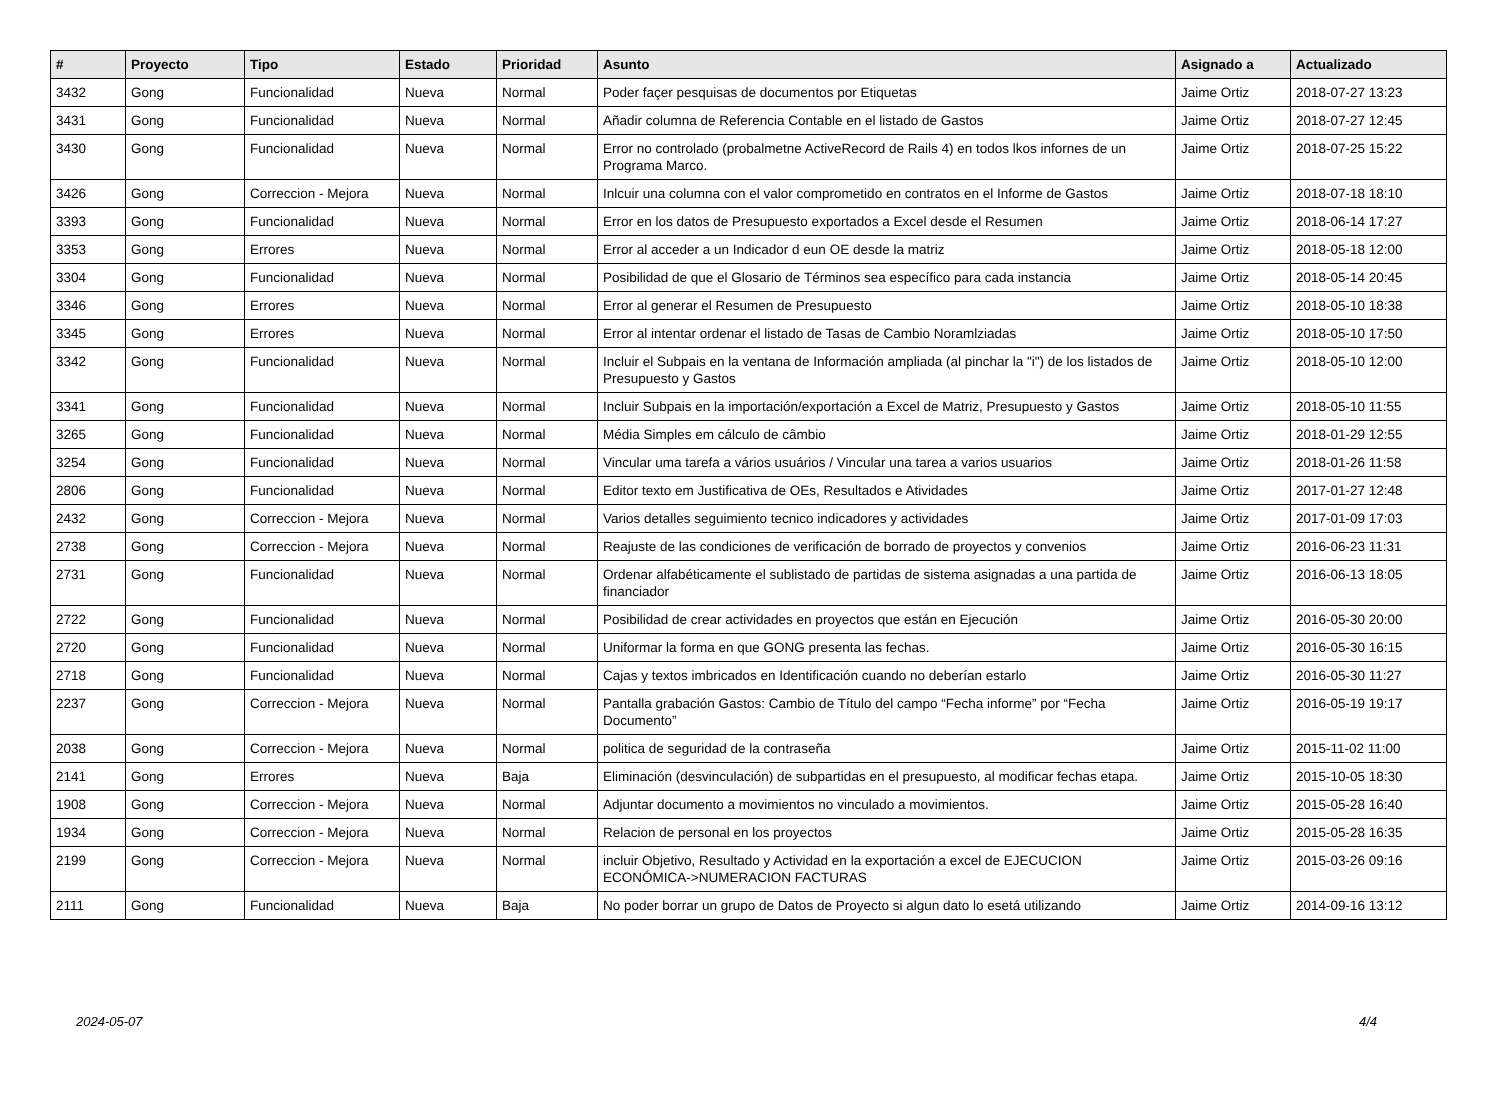| # | Proyecto | Tipo | Estado | Prioridad | Asunto | Asignado a | Actualizado |
| --- | --- | --- | --- | --- | --- | --- | --- |
| 3432 | Gong | Funcionalidad | Nueva | Normal | Poder façer pesquisas de documentos por Etiquetas | Jaime Ortiz | 2018-07-27 13:23 |
| 3431 | Gong | Funcionalidad | Nueva | Normal | Añadir columna de Referencia Contable en el listado de Gastos | Jaime Ortiz | 2018-07-27 12:45 |
| 3430 | Gong | Funcionalidad | Nueva | Normal | Error no controlado (probalmetne ActiveRecord de Rails 4) en todos lkos infornes de un Programa Marco. | Jaime Ortiz | 2018-07-25 15:22 |
| 3426 | Gong | Correccion - Mejora | Nueva | Normal | Inlcuir una columna con el valor comprometido en contratos en el Informe de Gastos | Jaime Ortiz | 2018-07-18 18:10 |
| 3393 | Gong | Funcionalidad | Nueva | Normal | Error en los datos de Presupuesto exportados a Excel desde el Resumen | Jaime Ortiz | 2018-06-14 17:27 |
| 3353 | Gong | Errores | Nueva | Normal | Error al acceder a un Indicador d eun OE desde la matriz | Jaime Ortiz | 2018-05-18 12:00 |
| 3304 | Gong | Funcionalidad | Nueva | Normal | Posibilidad de que el Glosario de Términos sea específico para cada instancia | Jaime Ortiz | 2018-05-14 20:45 |
| 3346 | Gong | Errores | Nueva | Normal | Error al generar el Resumen de Presupuesto | Jaime Ortiz | 2018-05-10 18:38 |
| 3345 | Gong | Errores | Nueva | Normal | Error al intentar ordenar el listado de Tasas de Cambio Noramlziadas | Jaime Ortiz | 2018-05-10 17:50 |
| 3342 | Gong | Funcionalidad | Nueva | Normal | Incluir el Subpais en la ventana de Información ampliada (al pinchar la "i") de los listados de Presupuesto y Gastos | Jaime Ortiz | 2018-05-10 12:00 |
| 3341 | Gong | Funcionalidad | Nueva | Normal | Incluir Subpais en la importación/exportación a Excel de Matriz, Presupuesto y Gastos | Jaime Ortiz | 2018-05-10 11:55 |
| 3265 | Gong | Funcionalidad | Nueva | Normal | Média Simples em cálculo de câmbio | Jaime Ortiz | 2018-01-29 12:55 |
| 3254 | Gong | Funcionalidad | Nueva | Normal | Vincular uma tarefa a vários usuários / Vincular una tarea a varios usuarios | Jaime Ortiz | 2018-01-26 11:58 |
| 2806 | Gong | Funcionalidad | Nueva | Normal | Editor texto em Justificativa de OEs, Resultados e Atividades | Jaime Ortiz | 2017-01-27 12:48 |
| 2432 | Gong | Correccion - Mejora | Nueva | Normal | Varios detalles seguimiento tecnico indicadores y actividades | Jaime Ortiz | 2017-01-09 17:03 |
| 2738 | Gong | Correccion - Mejora | Nueva | Normal | Reajuste de las condiciones de verificación de borrado de proyectos y convenios | Jaime Ortiz | 2016-06-23 11:31 |
| 2731 | Gong | Funcionalidad | Nueva | Normal | Ordenar alfabéticamente el sublistado de partidas de sistema asignadas a una partida de financiador | Jaime Ortiz | 2016-06-13 18:05 |
| 2722 | Gong | Funcionalidad | Nueva | Normal | Posibilidad de crear actividades en proyectos que están en Ejecución | Jaime Ortiz | 2016-05-30 20:00 |
| 2720 | Gong | Funcionalidad | Nueva | Normal | Uniformar la forma en que GONG presenta las fechas. | Jaime Ortiz | 2016-05-30 16:15 |
| 2718 | Gong | Funcionalidad | Nueva | Normal | Cajas y textos imbricados en Identificación cuando no deberían estarlo | Jaime Ortiz | 2016-05-30 11:27 |
| 2237 | Gong | Correccion - Mejora | Nueva | Normal | Pantalla grabación Gastos: Cambio de Título del campo “Fecha informe” por “Fecha Documento” | Jaime Ortiz | 2016-05-19 19:17 |
| 2038 | Gong | Correccion - Mejora | Nueva | Normal | politica de seguridad de la contraseña | Jaime Ortiz | 2015-11-02 11:00 |
| 2141 | Gong | Errores | Nueva | Baja | Eliminación (desvinculación) de subpartidas en el presupuesto, al modificar fechas etapa. | Jaime Ortiz | 2015-10-05 18:30 |
| 1908 | Gong | Correccion - Mejora | Nueva | Normal | Adjuntar documento a movimientos no vinculado a movimientos. | Jaime Ortiz | 2015-05-28 16:40 |
| 1934 | Gong | Correccion - Mejora | Nueva | Normal | Relacion de personal en los proyectos | Jaime Ortiz | 2015-05-28 16:35 |
| 2199 | Gong | Correccion - Mejora | Nueva | Normal | incluir Objetivo, Resultado y Actividad en la exportación a excel de EJECUCION ECONÓMICA->NUMERACION FACTURAS | Jaime Ortiz | 2015-03-26 09:16 |
| 2111 | Gong | Funcionalidad | Nueva | Baja | No poder borrar un grupo de Datos de Proyecto si algun dato lo esetá utilizando | Jaime Ortiz | 2014-09-16 13:12 |
2024-05-07 4/4